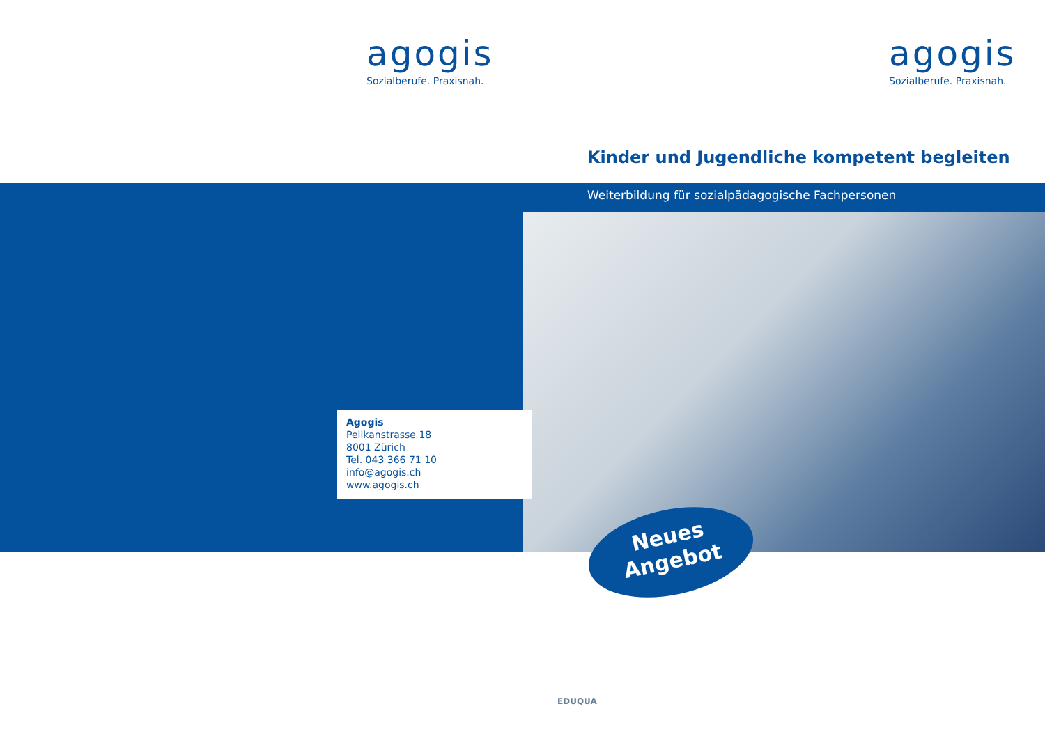agogis
Sozialberufe. Praxisnah.
agogis
Sozialberufe. Praxisnah.
Kinder und Jugendliche kompetent begleiten
Weiterbildung für sozialpädagogische Fachpersonen
Agogis
Pelikanstrasse 18
8001 Zürich
Tel. 043 366 71 10
info@agogis.ch
www.agogis.ch
Neues
Angebot
EDUQUA